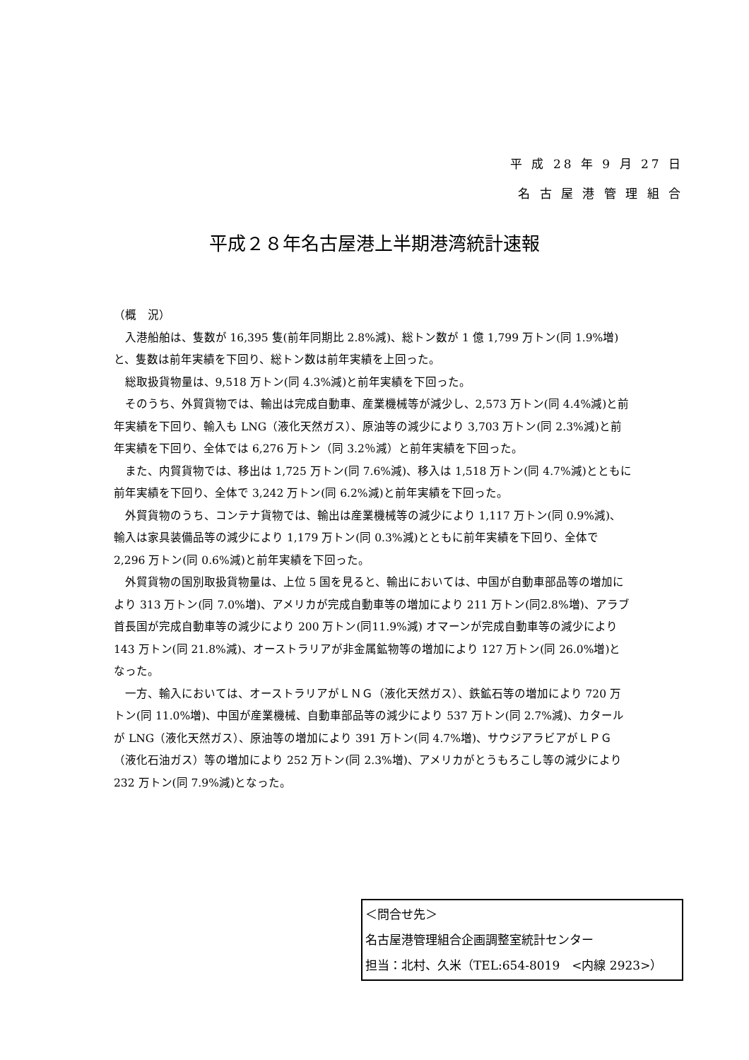平 成 28 年 9 月 27 日
名 古 屋 港 管 理 組 合
平成２８年名古屋港上半期港湾統計速報
（概　況）
入港船舶は、隻数が 16,395 隻(前年同期比 2.8%減)、総トン数が 1 億 1,799 万トン(同 1.9%増)と、隻数は前年実績を下回り、総トン数は前年実績を上回った。
総取扱貨物量は、9,518 万トン(同 4.3%減)と前年実績を下回った。
そのうち、外貿貨物では、輸出は完成自動車、産業機械等が減少し、2,573 万トン(同 4.4%減)と前年実績を下回り、輸入も LNG（液化天然ガス）、原油等の減少により 3,703 万トン(同 2.3%減)と前年実績を下回り、全体では 6,276 万トン（同 3.2％減）と前年実績を下回った。
また、内貿貨物では、移出は 1,725 万トン(同 7.6%減)、移入は 1,518 万トン(同 4.7%減)とともに前年実績を下回り、全体で 3,242 万トン(同 6.2%減)と前年実績を下回った。
外貿貨物のうち、コンテナ貨物では、輸出は産業機械等の減少により 1,117 万トン(同 0.9%減)、輸入は家具装備品等の減少により 1,179 万トン(同 0.3%減)とともに前年実績を下回り、全体で 2,296 万トン(同 0.6%減)と前年実績を下回った。
外貿貨物の国別取扱貨物量は、上位 5 国を見ると、輸出においては、中国が自動車部品等の増加により 313 万トン(同 7.0%増)、アメリカが完成自動車等の増加により 211 万トン(同2.8%増)、アラブ首長国が完成自動車等の減少により 200 万トン(同11.9%減) オマーンが完成自動車等の減少により 143 万トン(同 21.8%減)、オーストラリアが非金属鉱物等の増加により 127 万トン(同 26.0%増)となった。
一方、輸入においては、オーストラリアがＬＮＧ（液化天然ガス）、鉄鉱石等の増加により 720 万トン(同 11.0%増)、中国が産業機械、自動車部品等の減少により 537 万トン(同 2.7%減)、カタールが LNG（液化天然ガス）、原油等の増加により 391 万トン(同 4.7%増)、サウジアラビアがＬＰＧ（液化石油ガス）等の増加により 252 万トン(同 2.3%増)、アメリカがとうもろこし等の減少により 232 万トン(同 7.9%減)となった。
＜問合せ先＞
名古屋港管理組合企画調整室統計センター
担当：北村、久米（TEL:654-8019　<内線 2923>）